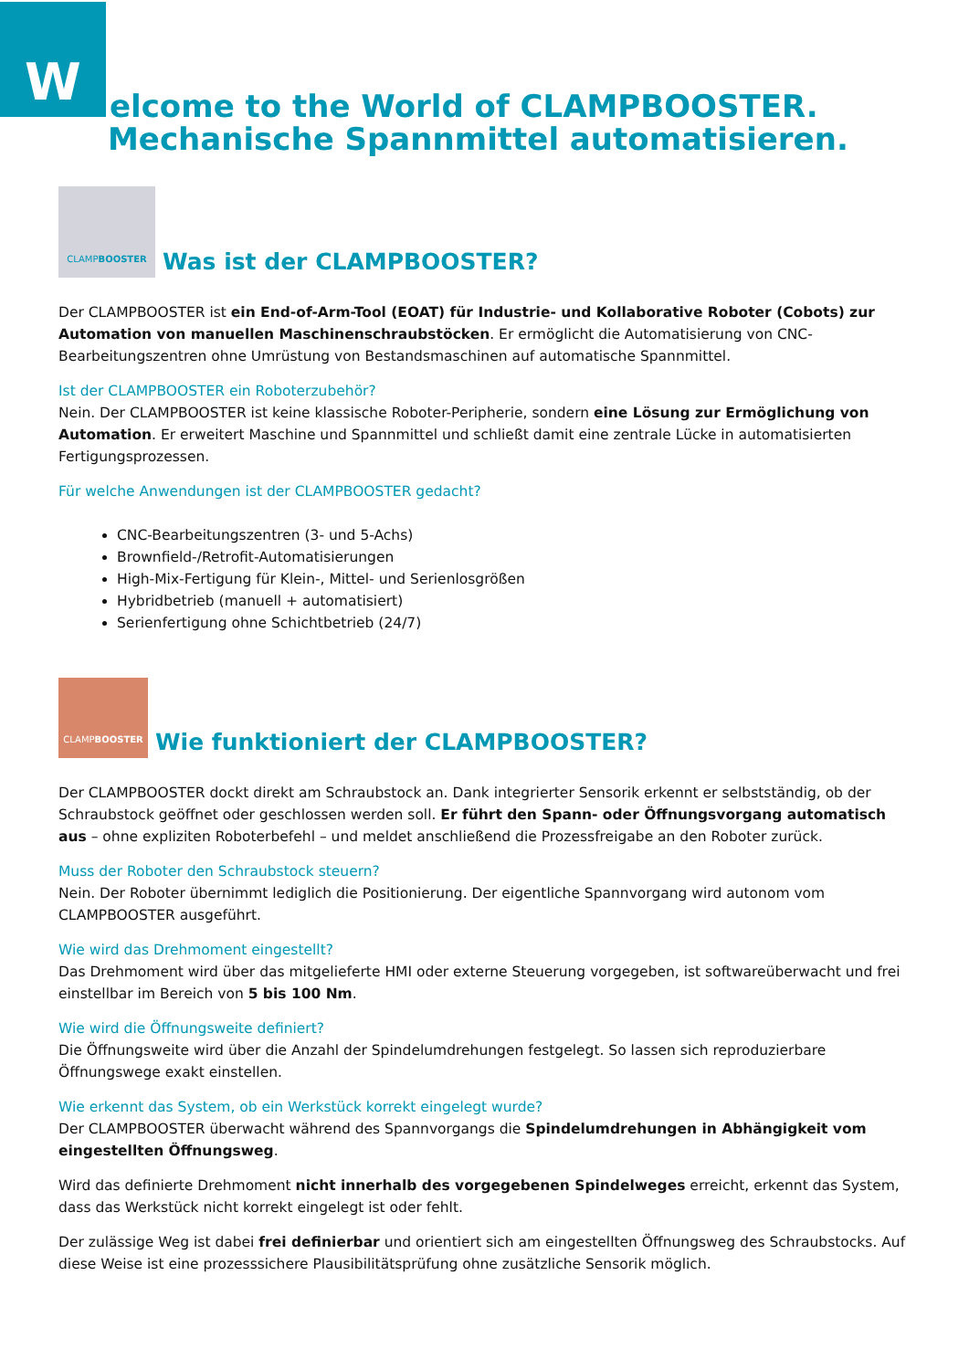W
elcome to the World of CLAMPBOOSTER.
Mechanische Spannmittel automatisieren.
CLAMP BOOSTER
Was ist der CLAMPBOOSTER?
Der CLAMPBOOSTER ist ein End-of-Arm-Tool (EOAT) für Industrie- und Kollaborative Roboter (Cobots) zur Automation von manuellen Maschinenschraubstöcken. Er ermöglicht die Automatisierung von CNC-Bearbeitungszentren ohne Umrüstung von Bestandsmaschinen auf automatische Spannmittel.
Ist der CLAMPBOOSTER ein Roboterzubehör?
Nein. Der CLAMPBOOSTER ist keine klassische Roboter-Peripherie, sondern eine Lösung zur Ermöglichung von Automation. Er erweitert Maschine und Spannmittel und schließt damit eine zentrale Lücke in automatisierten Fertigungsprozessen.
Für welche Anwendungen ist der CLAMPBOOSTER gedacht?
CNC-Bearbeitungszentren (3- und 5-Achs)
Brownfield-/Retrofit-Automatisierungen
High-Mix-Fertigung für Klein-, Mittel- und Serienlosgrößen
Hybridbetrieb (manuell + automatisiert)
Serienfertigung ohne Schichtbetrieb (24/7)
CLAMP BOOSTER
Wie funktioniert der CLAMPBOOSTER?
Der CLAMPBOOSTER dockt direkt am Schraubstock an. Dank integrierter Sensorik erkennt er selbstständig, ob der Schraubstock geöffnet oder geschlossen werden soll. Er führt den Spann- oder Öffnungsvorgang automatisch aus – ohne expliziten Roboterbefehl – und meldet anschließend die Prozessfreigabe an den Roboter zurück.
Muss der Roboter den Schraubstock steuern?
Nein. Der Roboter übernimmt lediglich die Positionierung. Der eigentliche Spannvorgang wird autonom vom CLAMPBOOSTER ausgeführt.
Wie wird das Drehmoment eingestellt?
Das Drehmoment wird über das mitgelieferte HMI oder externe Steuerung vorgegeben, ist softwareüberwacht und frei einstellbar im Bereich von 5 bis 100 Nm.
Wie wird die Öffnungsweite definiert?
Die Öffnungsweite wird über die Anzahl der Spindelumdrehungen festgelegt. So lassen sich reproduzierbare Öffnungswege exakt einstellen.
Wie erkennt das System, ob ein Werkstück korrekt eingelegt wurde?
Der CLAMPBOOSTER überwacht während des Spannvorgangs die Spindelumdrehungen in Abhängigkeit vom eingestellten Öffnungsweg.
Wird das definierte Drehmoment nicht innerhalb des vorgegebenen Spindelweges erreicht, erkennt das System, dass das Werkstück nicht korrekt eingelegt ist oder fehlt.
Der zulässige Weg ist dabei frei definierbar und orientiert sich am eingestellten Öffnungsweg des Schraubstocks. Auf diese Weise ist eine prozesssichere Plausibilitätsprüfung ohne zusätzliche Sensorik möglich.